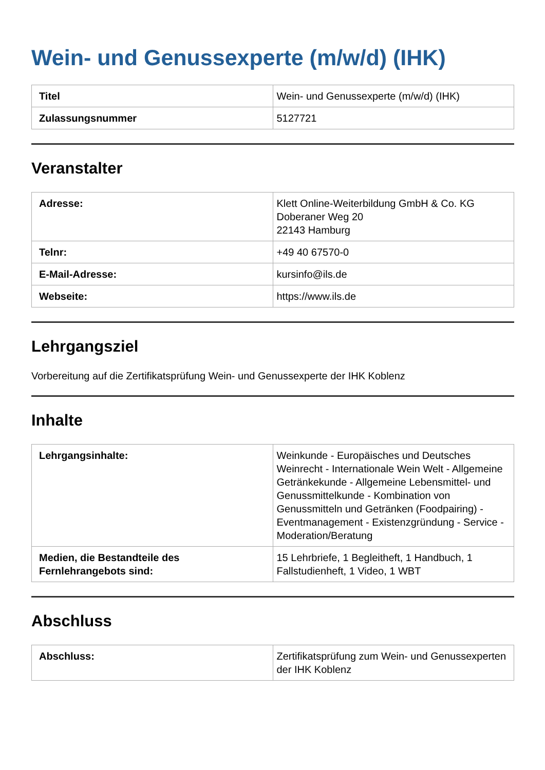Wein- und Genussexperte (m/w/d) (IHK)
| Titel | Wein- und Genussexperte (m/w/d) (IHK) |
| Zulassungsnummer | 5127721 |
Veranstalter
| Adresse: | Klett Online-Weiterbildung GmbH & Co. KG Doberaner Weg 20 22143 Hamburg |
| Telnr: | +49 40 67570-0 |
| E-Mail-Adresse: | kursinfo@ils.de |
| Webseite: | https://www.ils.de |
Lehrgangsziel
Vorbereitung auf die Zertifikatsprüfung Wein- und Genussexperte der IHK Koblenz
Inhalte
| Lehrgangsinhalte: | Weinkunde - Europäisches und Deutsches Weinrecht - Internationale Wein Welt - Allgemeine Getränkekunde - Allgemeine Lebensmittel- und Genussmittelkunde - Kombination von Genussmitteln und Getränken (Foodpairing) - Eventmanagement - Existenzgründung - Service - Moderation/Beratung |
| Medien, die Bestandteile des Fernlehrangebots sind: | 15 Lehrbriefe, 1 Begleitheft, 1 Handbuch, 1 Fallstudienheft, 1 Video, 1 WBT |
Abschluss
| Abschluss: | Zertifikatsprüfung zum Wein- und Genussexperten der IHK Koblenz |